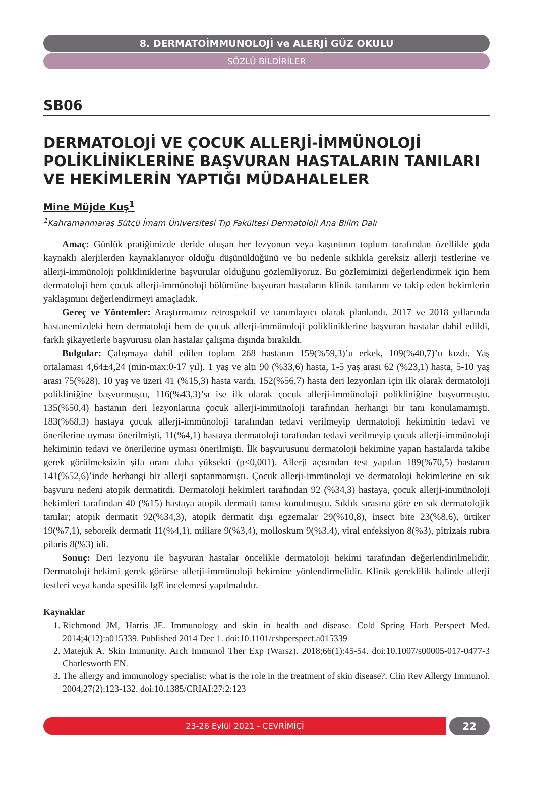8. DERMATOİMMUNOLOJİ ve ALERJİ GÜZ OKULU
SÖZLÜ BİLDİRİLER
SB06
DERMATOLOJİ VE ÇOCUK ALLERJİ-İMMÜNOLOJİ POLİKLİNİKLERİNE BAŞVURAN HASTALARIN TANILARI VE HEKİMLERİN YAPTIĞI MÜDAHALELER
Mine Müjde Kuş<sup>1</sup>
<sup>1</sup> Kahramanmaraş Sütçü İmam Üniversitesi Tıp Fakültesi Dermatoloji Ana Bilim Dalı
Amaç: Günlük pratiğimizde deride oluşan her lezyonun veya kaşıntının toplum tarafından özellikle gıda kaynaklı alerjilerden kaynaklanıyor olduğu düşünüldüğünü ve bu nedenle sıklıkla gereksiz allerji testlerine ve allerji-immünoloji polikliniklerine başvurular olduğunu gözlemliyoruz. Bu gözlemimizi değerlendirmek için hem dermatoloji hem çocuk allerji-immünoloji bölümüne başvuran hastaların klinik tanılarını ve takip eden hekimlerin yaklaşımını değerlendirmeyi amaçladık.
Gereç ve Yöntemler: Araştırmamız retrospektif ve tanımlayıcı olarak planlandı. 2017 ve 2018 yıllarında hastanemizdeki hem dermatoloji hem de çocuk allerji-immünoloji polikliniklerine başvuran hastalar dahil edildi, farklı şikayetlerle başvurusu olan hastalar çalışma dışında bırakıldı.
Bulgular: Çalışmaya dahil edilen toplam 268 hastanın 159(%59,3)’u erkek, 109(%40,7)’u kızdı. Yaş ortalaması 4,64±4,24 (min-max:0-17 yıl). 1 yaş ve altı 90 (%33,6) hasta, 1-5 yaş arası 62 (%23,1) hasta, 5-10 yaş arası 75(%28), 10 yaş ve üzeri 41 (%15,3) hasta vardı. 152(%56,7) hasta deri lezyonları için ilk olarak dermatoloji polikliniğine başvurmuştu, 116(%43,3)’sı ise ilk olarak çocuk allerji-immünoloji polikliniğine başvurmuştu. 135(%50,4) hastanın deri lezyonlarına çocuk allerji-immünoloji tarafından herhangi bir tanı konulamamıştı. 183(%68,3) hastaya çocuk allerji-immünoloji tarafından tedavi verilmeyip dermatoloji hekiminin tedavi ve önerilerine uyması önerilmişti, 11(%4,1) hastaya dermatoloji tarafından tedavi verilmeyip çocuk allerji-immünoloji hekiminin tedavi ve önerilerine uyması önerilmişti. İlk başvurusunu dermatoloji hekimine yapan hastalarda takibe gerek görülmeksizin şifa oranı daha yüksekti (p<0,001). Allerji açısından test yapılan 189(%70,5) hastanın 141(%52,6)’inde herhangi bir allerji saptanmamıştı. Çocuk allerji-immünoloji ve dermatoloji hekimlerine en sık başvuru nedeni atopik dermatitdi. Dermatoloji hekimleri tarafından 92 (%34,3) hastaya, çocuk allerji-immünoloji hekimleri tarafından 40 (%15) hastaya atopik dermatit tanısı konulmuştu. Sıklık sırasına göre en sık dermatolojik tanılar; atopik dermatit 92(%34,3), atopik dermatit dışı egzemalar 29(%10,8), insect bite 23(%8,6), ürtiker 19(%7,1), seboreik dermatit 11(%4,1), miliare 9(%3,4), molloskum 9(%3,4), viral enfeksiyon 8(%3), pitrizais rubra pilaris 8(%3) idi.
Sonuç: Deri lezyonu ile başvuran hastalar öncelikle dermatoloji hekimi tarafından değerlendirilmelidir. Dermatoloji hekimi gerek görürse allerji-immünoloji hekimine yönlendirmelidir. Klinik gereklilik halinde allerji testleri veya kanda spesifik IgE incelemesi yapılmalıdır.
Kaynaklar
1. Richmond JM, Harris JE. Immunology and skin in health and disease. Cold Spring Harb Perspect Med. 2014;4(12):a015339. Published 2014 Dec 1. doi:10.1101/cshperspect.a015339
2. Matejuk A. Skin Immunity. Arch Immunol Ther Exp (Warsz). 2018;66(1):45-54. doi:10.1007/s00005-017-0477-3 Charlesworth EN.
3. The allergy and immunology specialist: what is the role in the treatment of skin disease?. Clin Rev Allergy Immunol. 2004;27(2):123-132. doi:10.1385/CRIAI:27:2:123
23-26 Eylül 2021 - ÇEVRİMİÇİ
22